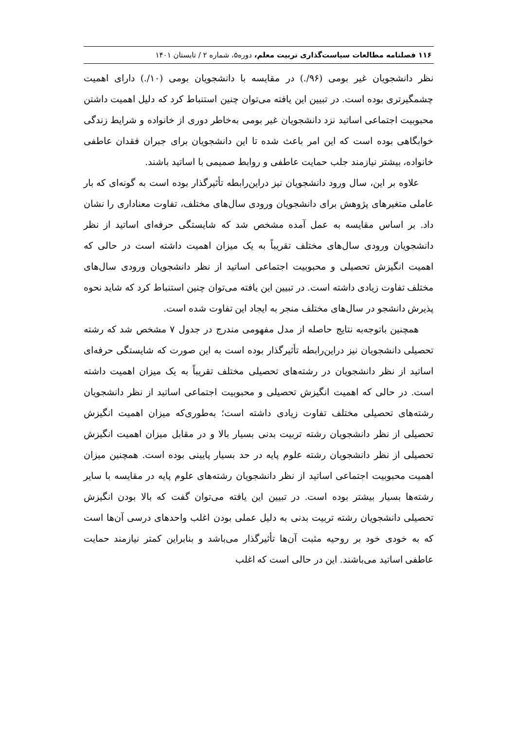۱۱۶ فصلنامه مطالعات سیاست‌گذاری تربیت معلم، دوره۵، شماره ۲ / تابستان ۱۴۰۱
نظر دانشجویان غیر بومی (۹۶/.) در مقایسه با دانشجویان بومی (۱۰/.) دارای اهمیت چشمگیرتری بوده است. در تبیین این یافته می‌توان چنین استنباط کرد که دلیل اهمیت داشتن محبوبیت اجتماعی اساتید نزد دانشجویان غیر بومی به‌خاطر دوری از خانواده و شرایط زندگی خوابگاهی بوده است که این امر باعث شده تا این دانشجویان برای جبران فقدان عاطفی خانواده، بیشتر نیازمند جلب حمایت عاطفی و روابط صمیمی با اساتید باشند.
علاوه بر این، سال ورود دانشجویان نیز دراین‌رابطه تأثیرگذار بوده است به گونه‌ای که بار عاملی متغیرهای پژوهش برای دانشجویان ورودی سال‌های مختلف، تفاوت معناداری را نشان داد. بر اساس مقایسه به عمل آمده مشخص شد که شایستگی حرفه‌ای اساتید از نظر دانشجویان ورودی سال‌های مختلف تقریباً به یک میزان اهمیت داشته است در حالی که اهمیت انگیزش تحصیلی و محبوبیت اجتماعی اساتید از نظر دانشجویان ورودی سال‌های مختلف تفاوت زیادی داشته است. در تبیین این یافته می‌توان چنین استنباط کرد که شاید نحوه پذیرش دانشجو در سال‌های مختلف منجر به ایجاد این تفاوت شده است.
همچنین باتوجه‌به نتایج حاصله از مدل مفهومی مندرج در جدول ۷ مشخص شد که رشته تحصیلی دانشجویان نیز دراین‌رابطه تأثیرگذار بوده است به این صورت که شایستگی حرفه‌ای اساتید از نظر دانشجویان در رشته‌های تحصیلی مختلف تقریباً به یک میزان اهمیت داشته است. در حالی که اهمیت انگیزش تحصیلی و محبوبیت اجتماعی اساتید از نظر دانشجویان رشته‌های تحصیلی مختلف تفاوت زیادی داشته است؛ به‌طوری‌که میزان اهمیت انگیزش تحصیلی از نظر دانشجویان رشته تربیت بدنی بسیار بالا و در مقابل میزان اهمیت انگیزش تحصیلی از نظر دانشجویان رشته علوم پایه در حد بسیار پایینی بوده است. همچنین میزان اهمیت محبوبیت اجتماعی اساتید از نظر دانشجویان رشته‌های علوم پایه در مقایسه با سایر رشته‌ها بسیار بیشتر بوده است. در تبیین این یافته می‌توان گفت که بالا بودن انگیزش تحصیلی دانشجویان رشته تربیت بدنی به دلیل عملی بودن اغلب واحدهای درسی آن‌ها است که به خودی خود بر روحیه مثبت آن‌ها تأثیرگذار می‌باشد و بنابراین کمتر نیازمند حمایت عاطفی اساتید می‌باشند. این در حالی است که اغلب